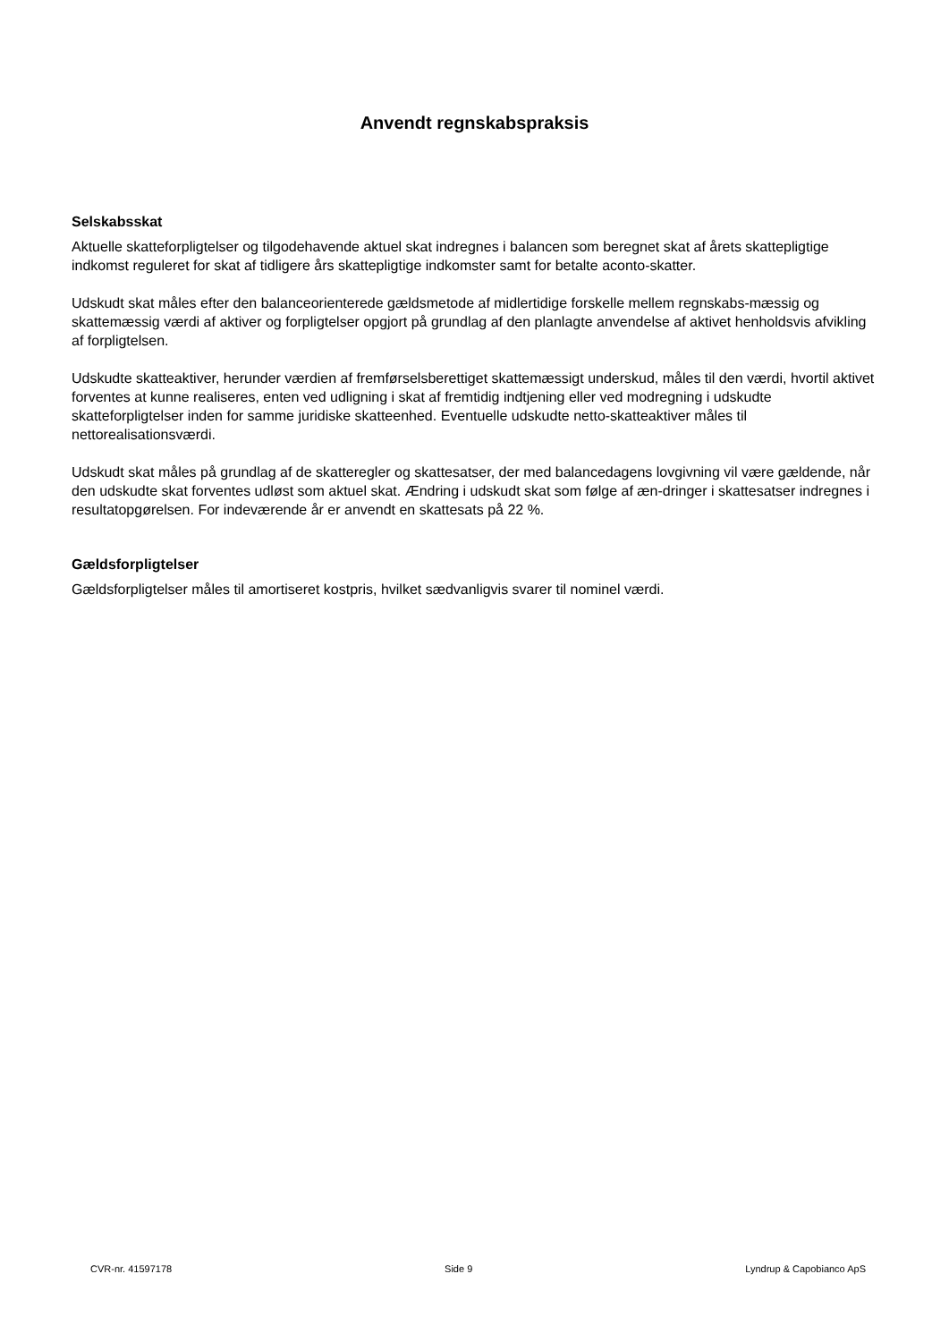Anvendt regnskabspraksis
Selskabsskat
Aktuelle skatteforpligtelser og tilgodehavende aktuel skat indregnes i balancen som beregnet skat af årets skattepligtige indkomst reguleret for skat af tidligere års skattepligtige indkomster samt for betalte aconto-skatter.
Udskudt skat måles efter den balanceorienterede gældsmetode af midlertidige forskelle mellem regnskabs-mæssig og skattemæssig værdi af aktiver og forpligtelser opgjort på grundlag af den planlagte anvendelse af aktivet henholdsvis afvikling af forpligtelsen.
Udskudte skatteaktiver, herunder værdien af fremførselsberettiget skattemæssigt underskud, måles til den værdi, hvortil aktivet forventes at kunne realiseres, enten ved udligning i skat af fremtidig indtjening eller ved modregning i udskudte skatteforpligtelser inden for samme juridiske skatteenhed. Eventuelle udskudte netto-skatteaktiver måles til nettorealisationsværdi.
Udskudt skat måles på grundlag af de skatteregler og skattesatser, der med balancedagens lovgivning vil være gældende, når den udskudte skat forventes udløst som aktuel skat. Ændring i udskudt skat som følge af æn-dringer i skattesatser indregnes i resultatopgørelsen. For indeværende år er anvendt en skattesats på 22 %.
Gældsforpligtelser
Gældsforpligtelser måles til amortiseret kostpris, hvilket sædvanligvis svarer til nominel værdi.
CVR-nr. 41597178 Side 9 Lyndrup & Capobianco ApS